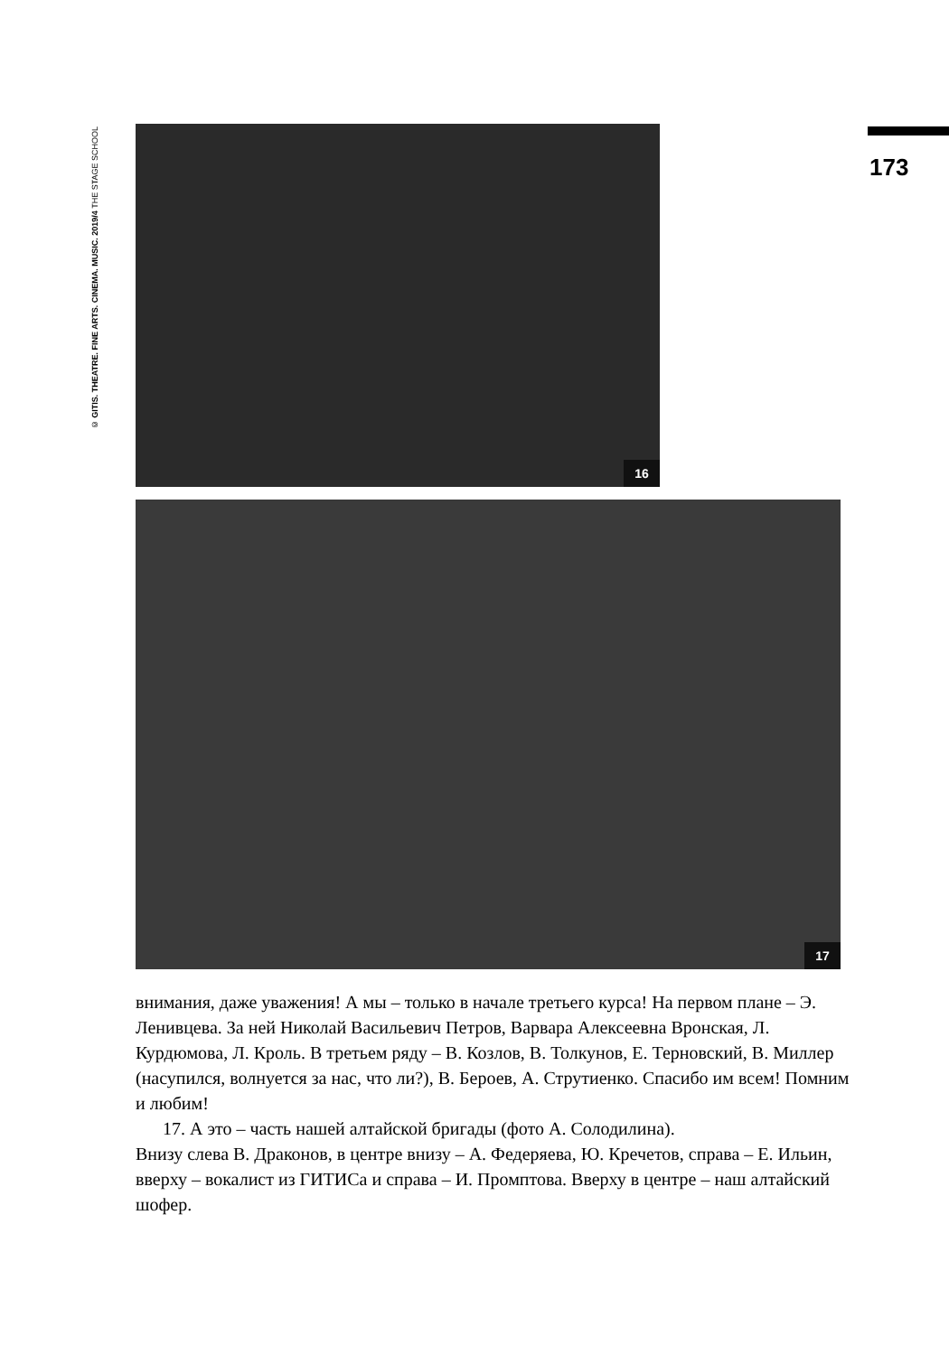© GITIS. THEATRE. FINE ARTS. CINEMA. MUSIC. 2019/4 THE STAGE SCHOOL
173
16
17
внимания, даже уважения! А мы – только в начале третьего курса! На первом плане – Э. Ленивцева. За ней Николай Васильевич Петров, Варвара Алексеевна Вронская, Л. Курдюмова, Л. Кроль. В третьем ряду – В. Козлов, В. Толкунов, Е. Терновский, В. Миллер (насупился, волнуется за нас, что ли?), В. Бероев, А. Струтиенко. Спасибо им всем! Помним и любим!
17. А это – часть нашей алтайской бригады (фото А. Солодилина).
Внизу слева В. Драконов, в центре внизу – А. Федеряева, Ю. Кречетов, справа – Е. Ильин, вверху – вокалист из ГИТИСа и справа – И. Промптова. Вверху в центре – наш алтайский шофер.